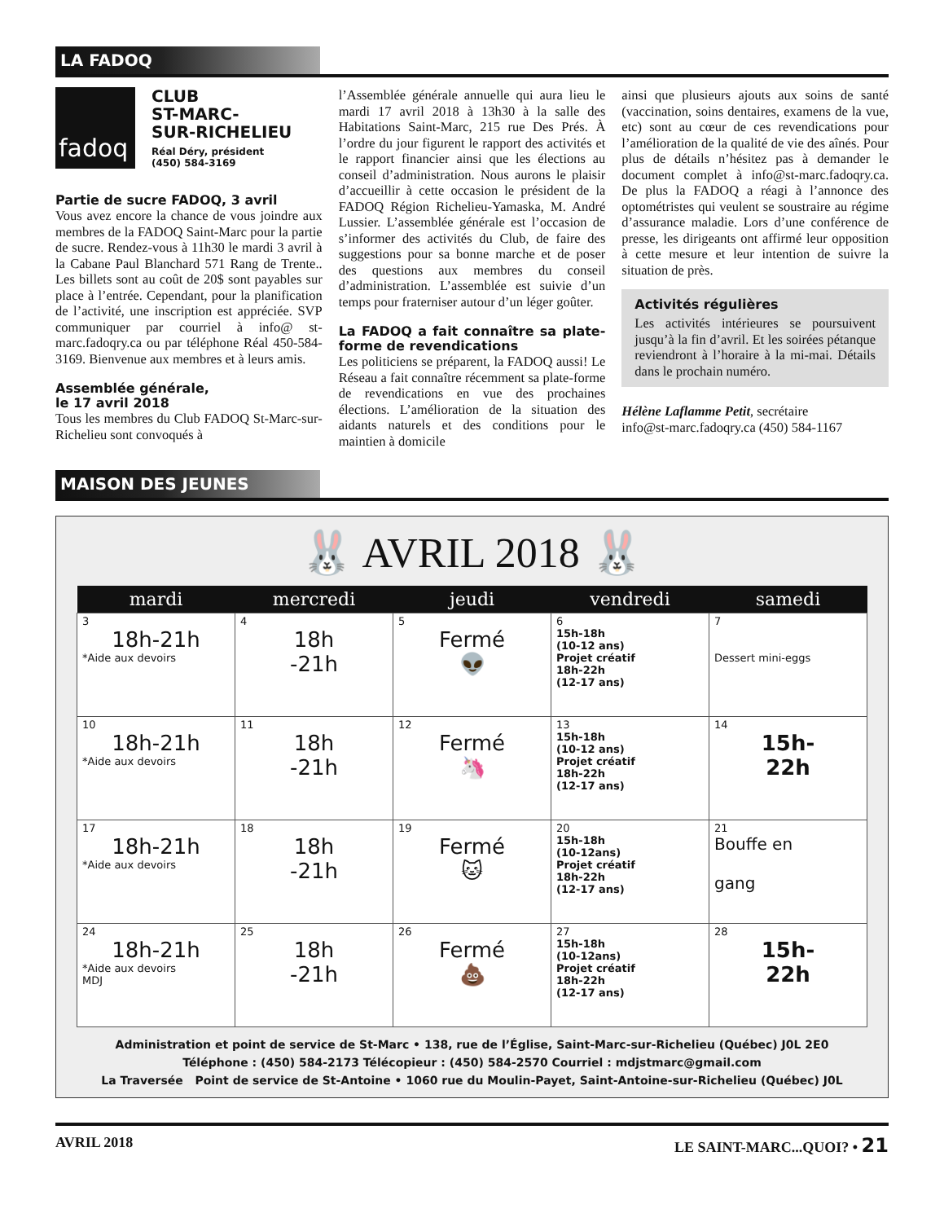LA FADOQ
fadoq
CLUB
ST-MARC-
SUR-RICHELIEU
Réal Déry, président
(450) 584-3169
Partie de sucre FADOQ, 3 avril
Vous avez encore la chance de vous joindre aux membres de la FADOQ Saint-Marc pour la partie de sucre. Rendez-vous à 11h30 le mardi 3 avril à la Cabane Paul Blanchard 571 Rang de Trente.. Les billets sont au coût de 20$ sont payables sur place à l’entrée. Cependant, pour la planification de l’activité, une inscription est appréciée. SVP communiquer par courriel à info@ st-marc.fadoqry.ca ou par téléphone Réal 450-584-3169. Bienvenue aux membres et à leurs amis.
Assemblée générale,
le 17 avril 2018
Tous les membres du Club FADOQ St-Marc-sur-Richelieu sont convoqués à
l’Assemblée générale annuelle qui aura lieu le mardi 17 avril 2018 à 13h30 à la salle des Habitations Saint-Marc, 215 rue Des Prés. À l’ordre du jour figurent le rapport des activités et le rapport financier ainsi que les élections au conseil d’administration. Nous aurons le plaisir d’accueillir à cette occasion le président de la FADOQ Région Richelieu-Yamaska, M. André Lussier. L’assemblée générale est l’occasion de s’informer des activités du Club, de faire des suggestions pour sa bonne marche et de poser des questions aux membres du conseil d’administration. L’assemblée est suivie d’un temps pour fraterniser autour d’un léger goûter.
La FADOQ a fait connaître sa plate-forme de revendications
Les politiciens se préparent, la FADOQ aussi! Le Réseau a fait connaître récemment sa plate-forme de revendications en vue des prochaines élections. L’amélioration de la situation des aidants naturels et des conditions pour le maintien à domicile
ainsi que plusieurs ajouts aux soins de santé (vaccination, soins dentaires, examens de la vue, etc) sont au cœur de ces revendications pour l’amélioration de la qualité de vie des aînés. Pour plus de détails n’hésitez pas à demander le document complet à info@st-marc.fadoqry.ca. De plus la FADOQ a réagi à l’annonce des optométristes qui veulent se soustraire au régime d’assurance maladie. Lors d’une conférence de presse, les dirigeants ont affirmé leur opposition à cette mesure et leur intention de suivre la situation de près.
Activités régulières
Les activités intérieures se poursuivent jusqu’à la fin d’avril. Et les soirées pétanque reviendront à l’horaire à la mi-mai. Détails dans le prochain numéro.
Hélène Laflamme Petit, secrétaire
info@st-marc.fadoqry.ca (450) 584-1167
MAISON DES JEUNES
🐰 AVRIL 2018 🐰
| mardi | mercredi | jeudi | vendredi | samedi |
| --- | --- | --- | --- | --- |
| 3 18h-21h *Aide aux devoirs | 4 18h -21h | 5 Fermé 👽 | 6 15h-18h (10-12 ans) Projet créatif 18h-22h (12-17 ans) | 7 Dessert mini-eggs |
| 10 18h-21h *Aide aux devoirs | 11 18h -21h | 12 Fermé 🦄 | 13 15h-18h (10-12 ans) Projet créatif 18h-22h (12-17 ans) | 14 15h- 22h |
| 17 18h-21h *Aide aux devoirs | 18 18h -21h | 19 Fermé 🐱 | 20 15h-18h (10-12ans) Projet créatif 18h-22h (12-17 ans) | 21 Bouffe en gang |
| 24 18h-21h *Aide aux devoirs MDJ | 25 18h -21h | 26 Fermé 💩 | 27 15h-18h (10-12ans) Projet créatif 18h-22h (12-17 ans) | 28 15h- 22h |
Administration et point de service de St-Marc • 138, rue de l’Église, Saint-Marc-sur-Richelieu (Québec) J0L 2E0
Téléphone : (450) 584-2173 Télécopieur : (450) 584-2570 Courriel : mdjstmarc@gmail.com
La Traversée Point de service de St-Antoine • 1060 rue du Moulin-Payet, Saint-Antoine-sur-Richelieu (Québec) J0L
AVRIL 2018 LE SAINT-MARC...QUOI? • 21